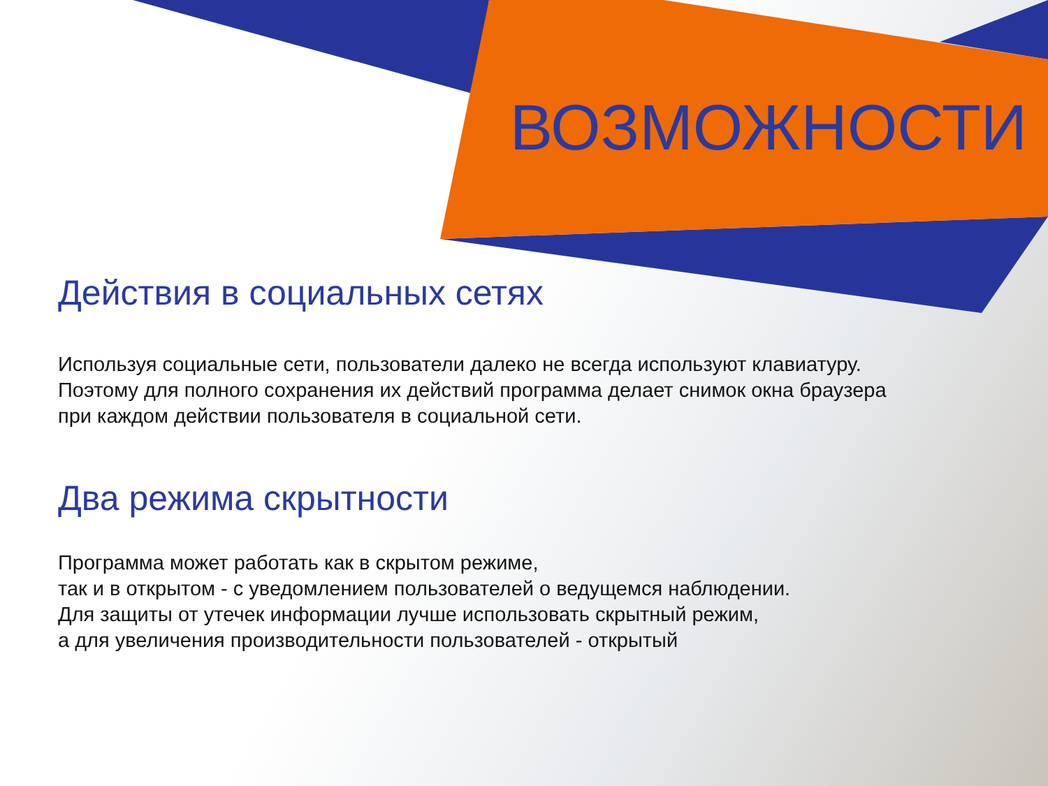ВОЗМОЖНОСТИ
Действия в социальных сетях
Используя социальные сети, пользователи далеко не всегда используют клавиатуру.
Поэтому для полного сохранения их действий программа делает снимок окна браузера
при каждом действии пользователя в социальной сети.
Два режима скрытности
Программа может работать как в скрытом режиме,
так и в открытом - с уведомлением пользователей о ведущемся наблюдении.
Для защиты от утечек информации лучше использовать скрытный режим,
а для увеличения производительности пользователей - открытый